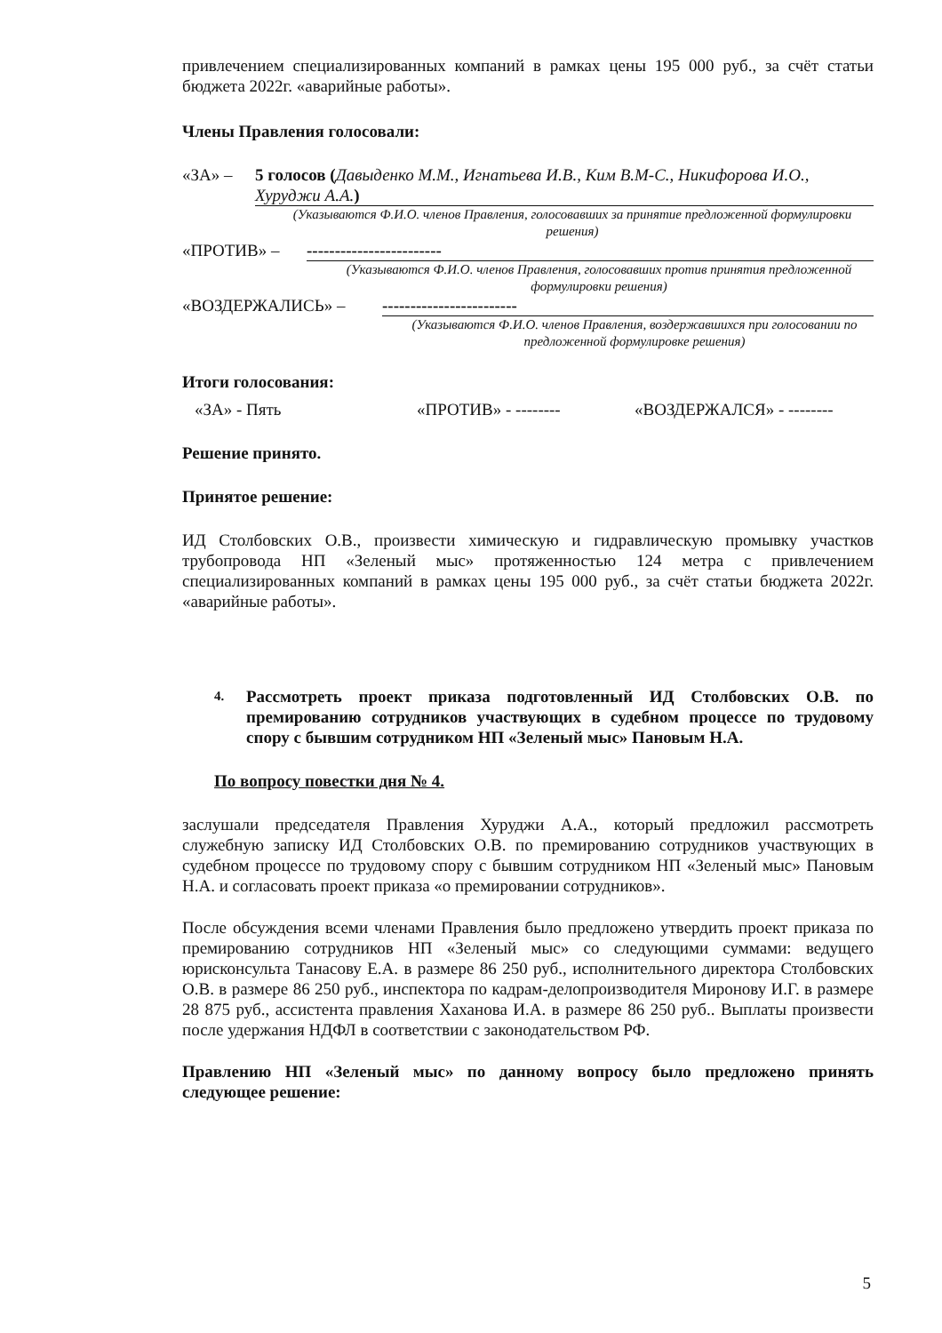привлечением специализированных компаний в рамках цены 195 000 руб., за счёт статьи бюджета 2022г. «аварийные работы».
Члены Правления голосовали:
«ЗА» – 5 голосов (Давыденко М.М., Игнатьева И.В., Ким В.М-С., Никифорова И.О., Хуруджи А.А.)
(Указываются Ф.И.О. членов Правления, голосовавших за принятие предложенной формулировки решения)
«ПРОТИВ» – ------------------------
(Указываются Ф.И.О. членов Правления, голосовавших против принятия предложенной формулировки решения)
«ВОЗДЕРЖАЛИСЬ» – ------------------------
(Указываются Ф.И.О. членов Правления, воздержавшихся при голосовании по предложенной формулировке решения)
Итоги голосования:
«ЗА» - Пять «ПРОТИВ» - -------- «ВОЗДЕРЖАЛСЯ» - --------
Решение принято.
Принятое решение:
ИД Столбовских О.В., произвести химическую и гидравлическую промывку участков трубопровода НП «Зеленый мыс» протяженностью 124 метра с привлечением специализированных компаний в рамках цены 195 000 руб., за счёт статьи бюджета 2022г. «аварийные работы».
4.
Рассмотреть проект приказа подготовленный ИД Столбовских О.В. по премированию сотрудников участвующих в судебном процессе по трудовому спору с бывшим сотрудником НП «Зеленый мыс» Пановым Н.А.
По вопросу повестки дня № 4.
заслушали председателя Правления Хуруджи А.А., который предложил рассмотреть служебную записку ИД Столбовских О.В. по премированию сотрудников участвующих в судебном процессе по трудовому спору с бывшим сотрудником НП «Зеленый мыс» Пановым Н.А. и согласовать проект приказа «о премировании сотрудников».
После обсуждения всеми членами Правления было предложено утвердить проект приказа по премированию сотрудников НП «Зеленый мыс» со следующими суммами: ведущего юрисконсульта Танасову Е.А. в размере 86 250 руб., исполнительного директора Столбовских О.В. в размере 86 250 руб., инспектора по кадрам-делопроизводителя Миронову И.Г. в размере 28 875 руб., ассистента правления Хаханова И.А. в размере 86 250 руб.. Выплаты произвести после удержания НДФЛ в соответствии с законодательством РФ.
Правлению НП «Зеленый мыс» по данному вопросу было предложено принять следующее решение:
5